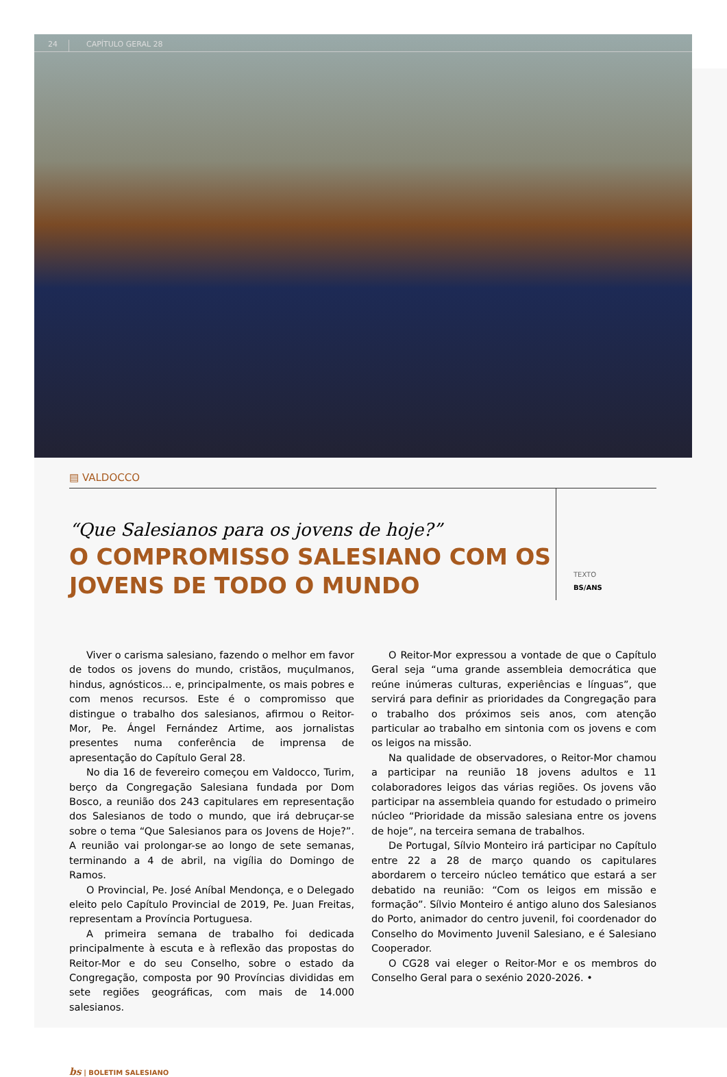24 CAPÍTULO GERAL 28
▤ VALDOCCO
“Que Salesianos para os jovens de hoje?”
O COMPROMISSO SALESIANO COM OS JOVENS DE TODO O MUNDO
TEXTO
BS/ANS
Viver o carisma salesiano, fazendo o melhor em favor de todos os jovens do mundo, cristãos, muçulmanos, hindus, agnósticos... e, principalmente, os mais pobres e com menos recursos. Este é o compromisso que distingue o trabalho dos salesianos, afirmou o Reitor-Mor, Pe. Ángel Fernández Artime, aos jornalistas presentes numa conferência de imprensa de apresentação do Capítulo Geral 28.
No dia 16 de fevereiro começou em Valdocco, Turim, berço da Congregação Salesiana fundada por Dom Bosco, a reunião dos 243 capitulares em representação dos Salesianos de todo o mundo, que irá debruçar-se sobre o tema “Que Salesianos para os Jovens de Hoje?”. A reunião vai prolongar-se ao longo de sete semanas, terminando a 4 de abril, na vigília do Domingo de Ramos.
O Provincial, Pe. José Aníbal Mendonça, e o Delegado eleito pelo Capítulo Provincial de 2019, Pe. Juan Freitas, representam a Província Portuguesa.
A primeira semana de trabalho foi dedicada principalmente à escuta e à reflexão das propostas do Reitor-Mor e do seu Conselho, sobre o estado da Congregação, composta por 90 Províncias divididas em sete regiões geográficas, com mais de 14.000 salesianos.
O Reitor-Mor expressou a vontade de que o Capítulo Geral seja “uma grande assembleia democrática que reúne inúmeras culturas, experiências e línguas”, que servirá para definir as prioridades da Congregação para o trabalho dos próximos seis anos, com atenção particular ao trabalho em sintonia com os jovens e com os leigos na missão.
Na qualidade de observadores, o Reitor-Mor chamou a participar na reunião 18 jovens adultos e 11 colaboradores leigos das várias regiões. Os jovens vão participar na assembleia quando for estudado o primeiro núcleo “Prioridade da missão salesiana entre os jovens de hoje”, na terceira semana de trabalhos.
De Portugal, Sílvio Monteiro irá participar no Capítulo entre 22 a 28 de março quando os capitulares abordarem o terceiro núcleo temático que estará a ser debatido na reunião: “Com os leigos em missão e formação”. Sílvio Monteiro é antigo aluno dos Salesianos do Porto, animador do centro juvenil, foi coordenador do Conselho do Movimento Juvenil Salesiano, e é Salesiano Cooperador.
O CG28 vai eleger o Reitor-Mor e os membros do Conselho Geral para o sexénio 2020-2026. •
bs | BOLETIM SALESIANO